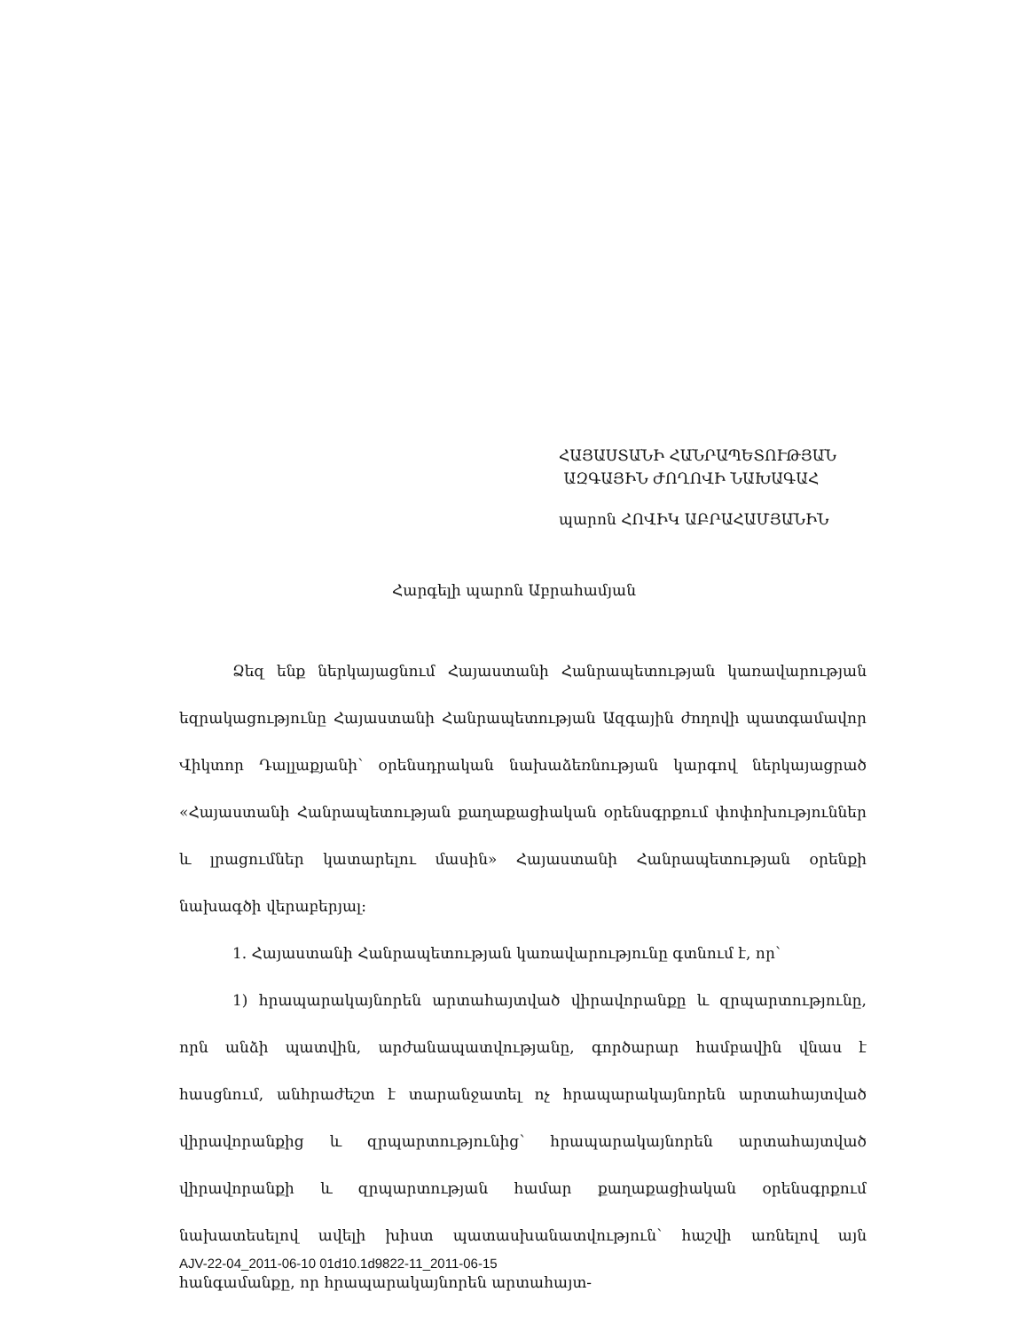ՀԱՅԱՍՏԱՆԻ ՀԱՆՐԱՊԵՏՈՒԹՅԱՆ
ԱԶԳԱՅԻՆ ԺՈՂՈՎԻ ՆԱԽԱԳԱՀ
պարոն ՀՈՎԻԿ ԱԲՐԱՀԱՄՅԱՆԻՆ
Հարգելի պարոն Աբրահամյան
Ձեզ ենք ներկայացնում Հայաստանի Հանրապետության կառավարության եզրակացությունը Հայաստանի Հանրապետության Ազգային ժողովի պատգամավոր Վիկտոր Դալլաքյանի՝ օրենսդրական նախաձեռնության կարգով ներկայացրած «Հայաստանի Հանրապետության քաղաքացիական օրենսգրքում փոփոխություններ և լրացումներ կատարելու մասին» Հայաստանի Հանրապետության օրենքի նախագծի վերաբերյալ:
1. Հայաստանի Հանրապետության կառավարությունը գտնում է, որ՝
1) հրապարակայնորեն արտահայտված վիրավորանքը և զրպարտությունը, որն անձի պատվին, արժանապատվությանը, գործարար համբավին վնաս է հասցնում, անհրաժեշտ է տարանջատել ոչ հրապարակայնորեն արտահայտված վիրավորանքից և զրպարտությունից՝ հրապարակայնորեն արտահայտված վիրավորանքի և զրպարտության համար քաղաքացիական օրենսգրքում նախատեսելով ավելի խիստ պատասխանատվություն՝ հաշվի առնելով այն հանգամանքը, որ հրապարակայնորեն արտահայտ-
AJV-22-04_2011-06-10 01d10.1d9822-11_2011-06-15